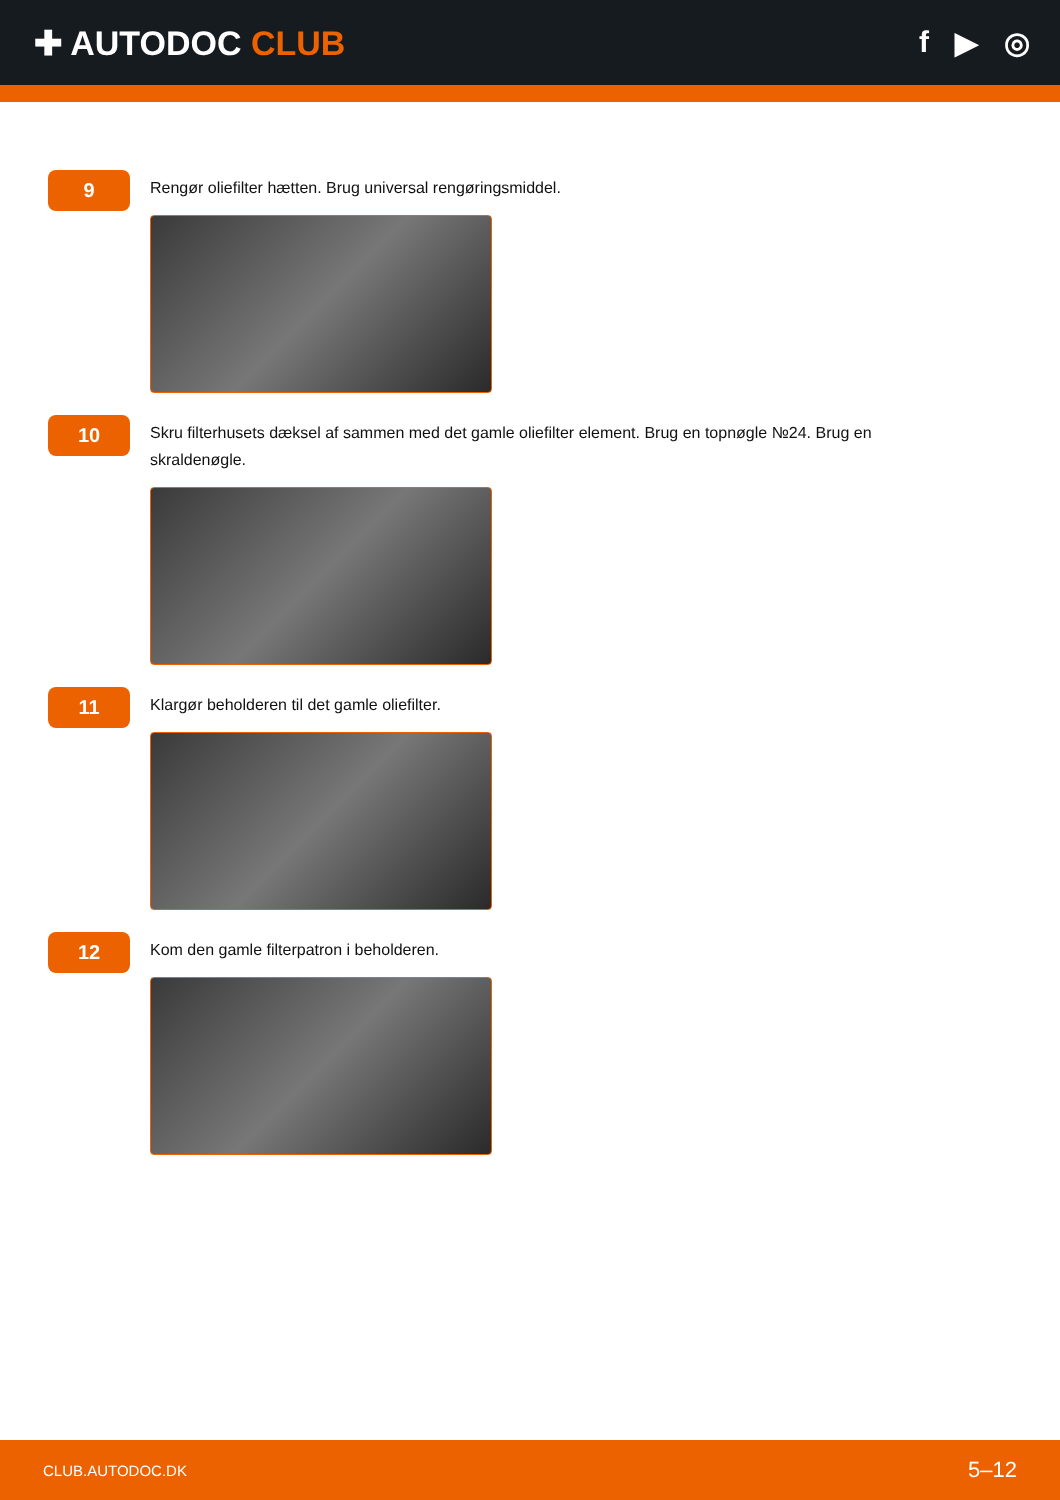✚ AUTODOC CLUB f ▶ ◎
9
Rengør oliefilter hætten. Brug universal rengøringsmiddel.
10
Skru filterhusets dæksel af sammen med det gamle oliefilter element. Brug en topnøgle №24. Brug en skraldenøgle.
11
Klargør beholderen til det gamle oliefilter.
12
Kom den gamle filterpatron i beholderen.
CLUB.AUTODOC.DK 5–12